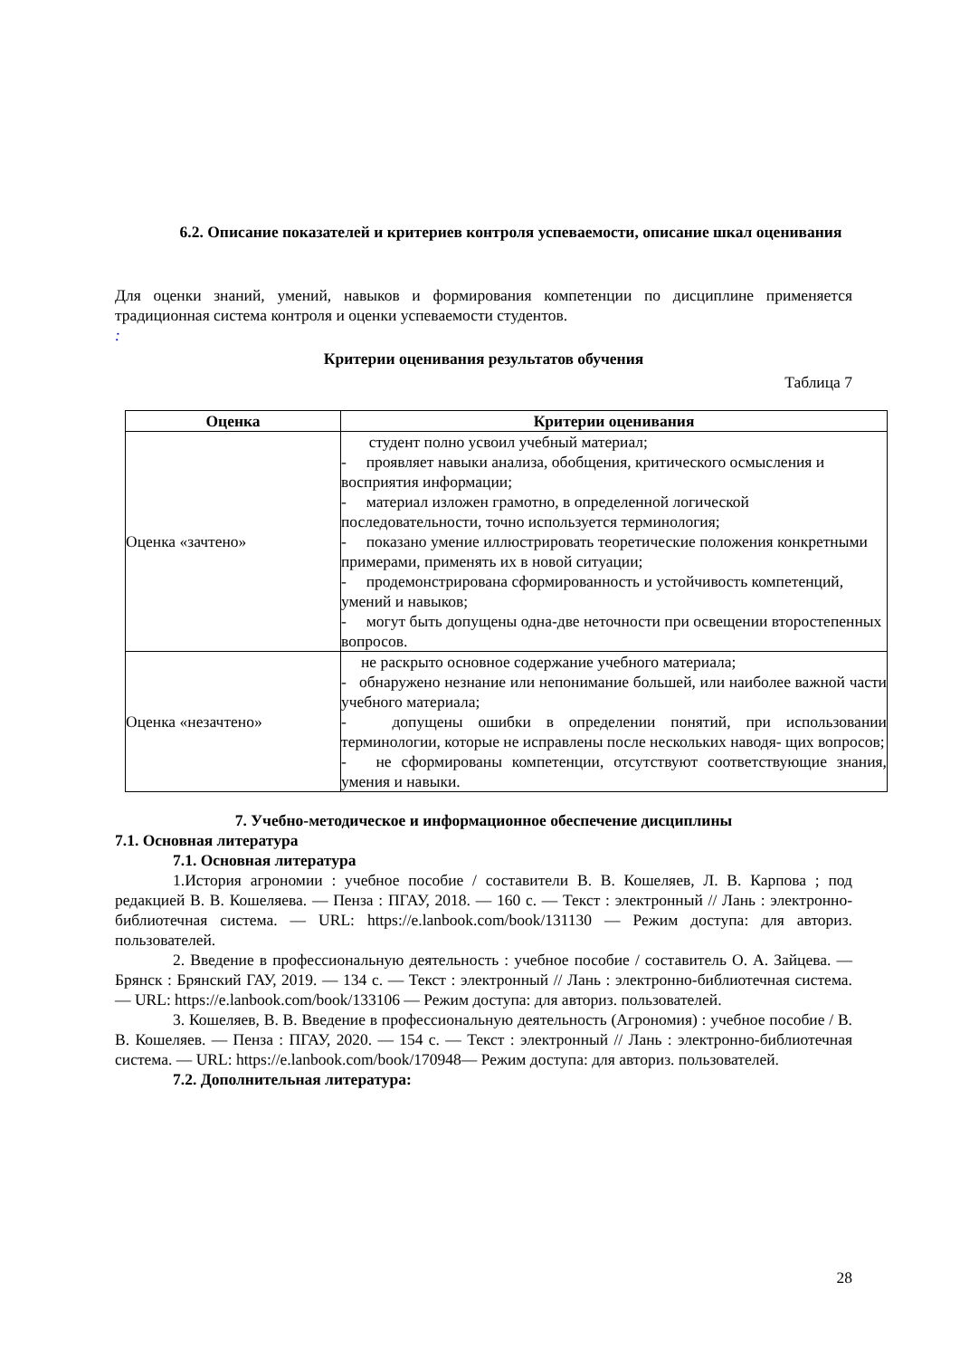6.2. Описание показателей и критериев контроля успеваемости, описание шкал оценивания
Для оценки знаний, умений, навыков и формирования компетенции по дисциплине применяется традиционная система контроля и оценки успеваемости студентов.
:
Критерии оценивания результатов обучения
Таблица 7
| Оценка | Критерии оценивания |
| --- | --- |
| Оценка «зачтено» | студент полно усвоил учебный материал; - проявляет навыки анализа, обобщения, критического осмысления и восприятия информации; - материал изложен грамотно, в определенной логической последовательности, точно используется терминология; - показано умение иллюстрировать теоретические положения конкретными примерами, применять их в новой ситуации; - продемонстрирована сформированность и устойчивость компетенций, умений и навыков; - могут быть допущены одна-две неточности при освещении второстепенных вопросов. |
| Оценка «незачтено» | не раскрыто основное содержание учебного материала; - обнаружено незнание или непонимание большей, или наиболее важной части учебного материала; - допущены ошибки в определении понятий, при использовании терминологии, которые не исправлены после нескольких наводя- щих вопросов; - не сформированы компетенции, отсутствуют соответствующие знания, умения и навыки. |
7. Учебно-методическое и информационное обеспечение дисциплины
7.1. Основная литература
7.1. Основная литература
1.История агрономии : учебное пособие / составители В. В. Кошеляев, Л. В. Карпова ; под редакцией В. В. Кошеляева. — Пенза : ПГАУ, 2018. — 160 с. — Текст : электронный // Лань : электронно-библиотечная система. — URL: https://e.lanbook.com/book/131130 — Режим доступа: для авториз. пользователей.
2. Введение в профессиональную деятельность : учебное пособие / составитель О. А. Зайцева. — Брянск : Брянский ГАУ, 2019. — 134 с. — Текст : электронный // Лань : электронно-библиотечная система. — URL: https://e.lanbook.com/book/133106 — Режим доступа: для авториз. пользователей.
3. Кошеляев, В. В. Введение в профессиональную деятельность (Агрономия) : учебное пособие / В. В. Кошеляев. — Пенза : ПГАУ, 2020. — 154 с. — Текст : электронный // Лань : электронно-библиотечная система. — URL: https://e.lanbook.com/book/170948— Режим доступа: для авториз. пользователей.
7.2. Дополнительная литература:
28